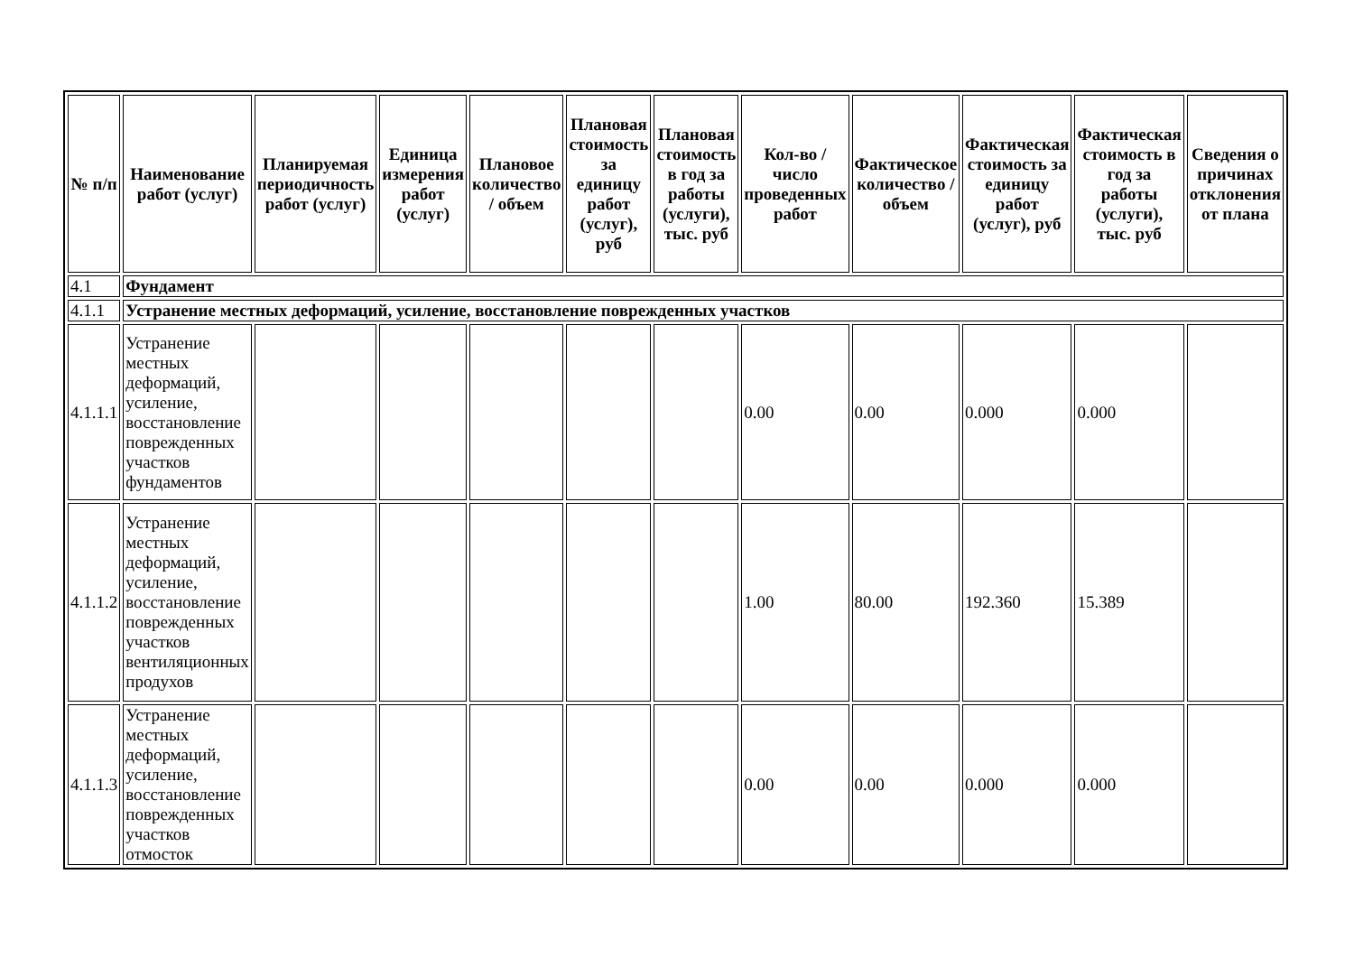| № п/п | Наименование работ (услуг) | Планируемая периодичность работ (услуг) | Единица измерения работ (услуг) | Плановое количество / объем | Плановая стоимость за единицу работ (услуг), руб | Плановая стоимость в год за работы (услуги), тыс. руб | Кол-во / число проведенных работ | Фактическое количество / объем | Фактическая стоимость за единицу работ (услуг), руб | Фактическая стоимость в год за работы (услуги), тыс. руб | Сведения о причинах отклонения от плана |
| --- | --- | --- | --- | --- | --- | --- | --- | --- | --- | --- | --- |
| 4.1 | Фундамент | | | | | | | | | | |
| 4.1.1 | Устранение местных деформаций, усиление, восстановление поврежденных участков | | | | | | | | | | |
| 4.1.1.1 | Устранение местных деформаций, усиление, восстановление поврежденных участков фундаментов | | | | | | 0.00 | 0.00 | 0.000 | 0.000 | |
| 4.1.1.2 | Устранение местных деформаций, усиление, восстановление поврежденных участков вентиляционных продухов | | | | | | 1.00 | 80.00 | 192.360 | 15.389 | |
| 4.1.1.3 | Устранение местных деформаций, усиление, восстановление поврежденных участков отмосток | | | | | | 0.00 | 0.00 | 0.000 | 0.000 | |